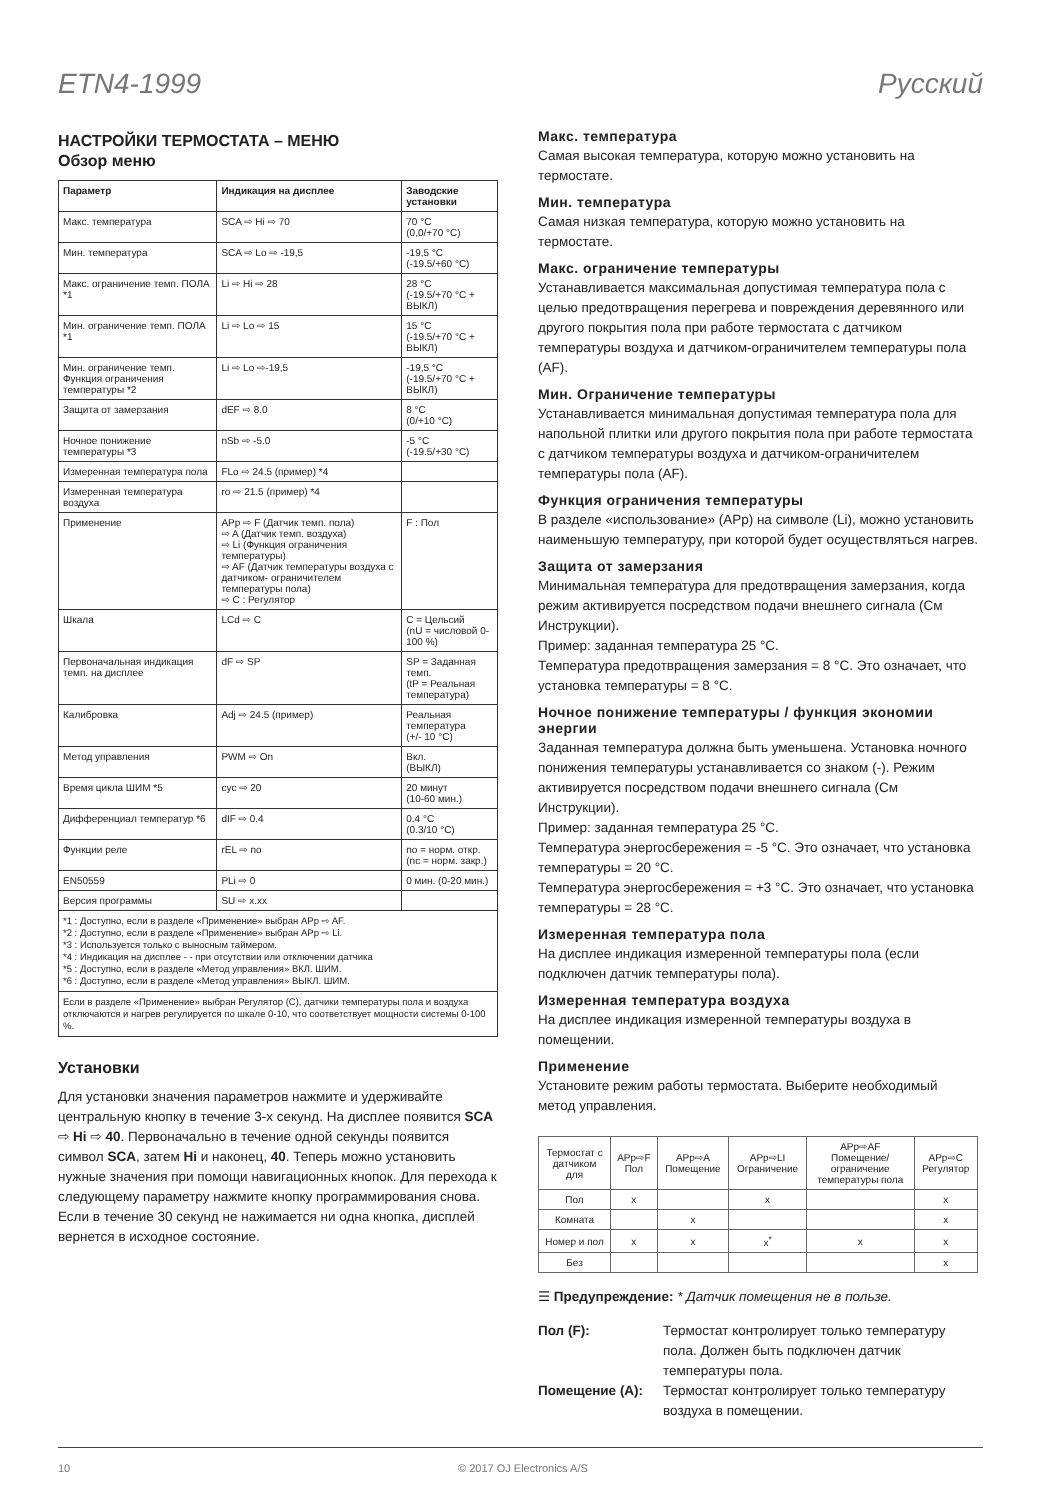ETN4-1999 Русский
НАСТРОЙКИ ТЕРМОСТАТА – МЕНЮ
Обзор меню
| Параметр | Индикация на дисплее | Заводские установки |
| --- | --- | --- |
| Макс. температура | SCA ⇨ Hi ⇨ 70 | 70 °C (0,0/+70 °C) |
| Мин. температура | SCA ⇨ Lo ⇨ -19,5 | -19,5 °C (-19.5/+60 °C) |
| Макс. ограничение темп. ПОЛА *1 | Li ⇨ Hi ⇨ 28 | 28 °C (-19.5/+70 °C + ВЫКЛ) |
| Мин. ограничение темп. ПОЛА *1 | Li ⇨ Lo ⇨ 15 | 15 °C (-19.5/+70 °C + ВЫКЛ) |
| Мин. ограничение темп. Функция ограничения температуры *2 | Li ⇨ Lo ⇨-19,5 | -19,5 °C (-19.5/+70 °C + ВЫКЛ) |
| Защита от замерзания | dEF ⇨ 8.0 | 8 °C (0/+10 °C) |
| Ночное понижение температуры *3 | nSb ⇨ -5.0 | -5 °C (-19.5/+30 °C) |
| Измеренная температура пола | FLo ⇨ 24.5 (пример) *4 | |
| Измеренная температура воздуха | ro ⇨ 21.5 (пример) *4 | |
| Применение | APp ⇨ F (Датчик темп. пола) ⇨ A (Датчик темп. воздуха) ⇨ Li (Функция ограничения температуры) ⇨ AF (Датчик температуры воздуха с датчиком- ограничителем температуры пола) ⇨ C : Регулятор | F : Пол |
| Шкала | LCd ⇨ C | C = Цельсий (nU = числовой 0-100 %) |
| Первоначальная индикация темп. на дисплее | dF ⇨ SP | SP = Заданная темп. (tP = Реальная температура) |
| Калибровка | Adj ⇨ 24.5 (пример) | Реальная температура (+/- 10 °C) |
| Метод управления | PWM ⇨ On | Вкл. (ВЫКЛ) |
| Время цикла ШИМ *5 | cyc ⇨ 20 | 20 минут (10-60 мин.) |
| Дифференциал температур *6 | dIF ⇨ 0.4 | 0.4 °C (0.3/10 °C) |
| Функции реле | rEL ⇨ no | no = норм. откр. (nc = норм. закр.) |
| EN50559 | PLi ⇨ 0 | 0 мин. (0-20 мин.) |
| Версия программы | SU ⇨ x.xx | |
*1 : Доступно, если в разделе «Применение» выбран APp ⇨ AF.
*2 : Доступно, если в разделе «Применение» выбран APp ⇨ Li.
*3 : Используется только с выносным таймером.
*4 : Индикация на дисплее - - при отсутствии или отключении датчика
*5 : Доступно, если в разделе «Метод управления» ВКЛ. ШИМ.
*6 : Доступно, если в разделе «Метод управления» ВЫКЛ. ШИМ.
Если в разделе «Применение» выбран Регулятор (C), датчики температуры пола и воздуха отключаются и нагрев регулируется по шкале 0-10, что соответствует мощности системы 0-100 %.
Установки
Для установки значения параметров нажмите и удерживайте центральную кнопку в течение 3-х секунд. На дисплее появится SCA ⇨ Hi ⇨ 40. Первоначально в течение одной секунды появится символ SCA, затем Hi и наконец, 40. Теперь можно установить нужные значения при помощи навигационных кнопок. Для перехода к следующему параметру нажмите кнопку программирования снова. Если в течение 30 секунд не нажимается ни одна кнопка, дисплей вернется в исходное состояние.
Макс. температура
Самая высокая температура, которую можно установить на термостате.
Мин. температура
Самая низкая температура, которую можно установить на термостате.
Макс. ограничение температуры
Устанавливается максимальная допустимая температура пола с целью предотвращения перегрева и повреждения деревянного или другого покрытия пола при работе термостата с датчиком температуры воздуха и датчиком-ограничителем температуры пола (AF).
Мин. Ограничение температуры
Устанавливается минимальная допустимая температура пола для напольной плитки или другого покрытия пола при работе термостата с датчиком температуры воздуха и датчиком-ограничителем температуры пола (AF).
Функция ограничения температуры
В разделе «использование» (APp) на символе (Li), можно установить наименьшую температуру, при которой будет осуществляться нагрев.
Защита от замерзания
Минимальная температура для предотвращения замерзания, когда режим активируется посредством подачи внешнего сигнала (См Инструкции).
Пример: заданная температура 25 °C.
Температура предотвращения замерзания = 8 °C. Это означает, что установка температуры = 8 °C.
Ночное понижение температуры / функция экономии энергии
Заданная температура должна быть уменьшена. Установка ночного понижения температуры устанавливается со знаком (-). Режим активируется посредством подачи внешнего сигнала (См Инструкции).
Пример: заданная температура 25 °C.
Температура энергосбережения = -5 °C. Это означает, что установка температуры = 20 °C.
Температура энергосбережения = +3 °C. Это означает, что установка температуры = 28 °C.
Измеренная температура пола
На дисплее индикация измеренной температуры пола (если подключен датчик температуры пола).
Измеренная температура воздуха
На дисплее индикация измеренной температуры воздуха в помещении.
Применение
Установите режим работы термостата. Выберите необходимый метод управления.
| Термостат с датчиком для | APp⇨F Пол | APp⇨A Помещение | APp⇨LI Ограничение | APp⇨AF Помещение/ ограничение температуры пола | APp⇨C Регулятор |
| --- | --- | --- | --- | --- | --- |
| Пол | x | | x | | x |
| Комната | | x | | | x |
| Номер и пол | x | x | x<sup>*</sup> | x | x |
| Без | | | | | x |
☰ Предупреждение: * Датчик помещения не в пользе.
Пол (F): Термостат контролирует только температуру пола. Должен быть подключен датчик температуры пола.
Помещение (A): Термостат контролирует только температуру воздуха в помещении.
10 © 2017 OJ Electronics A/S